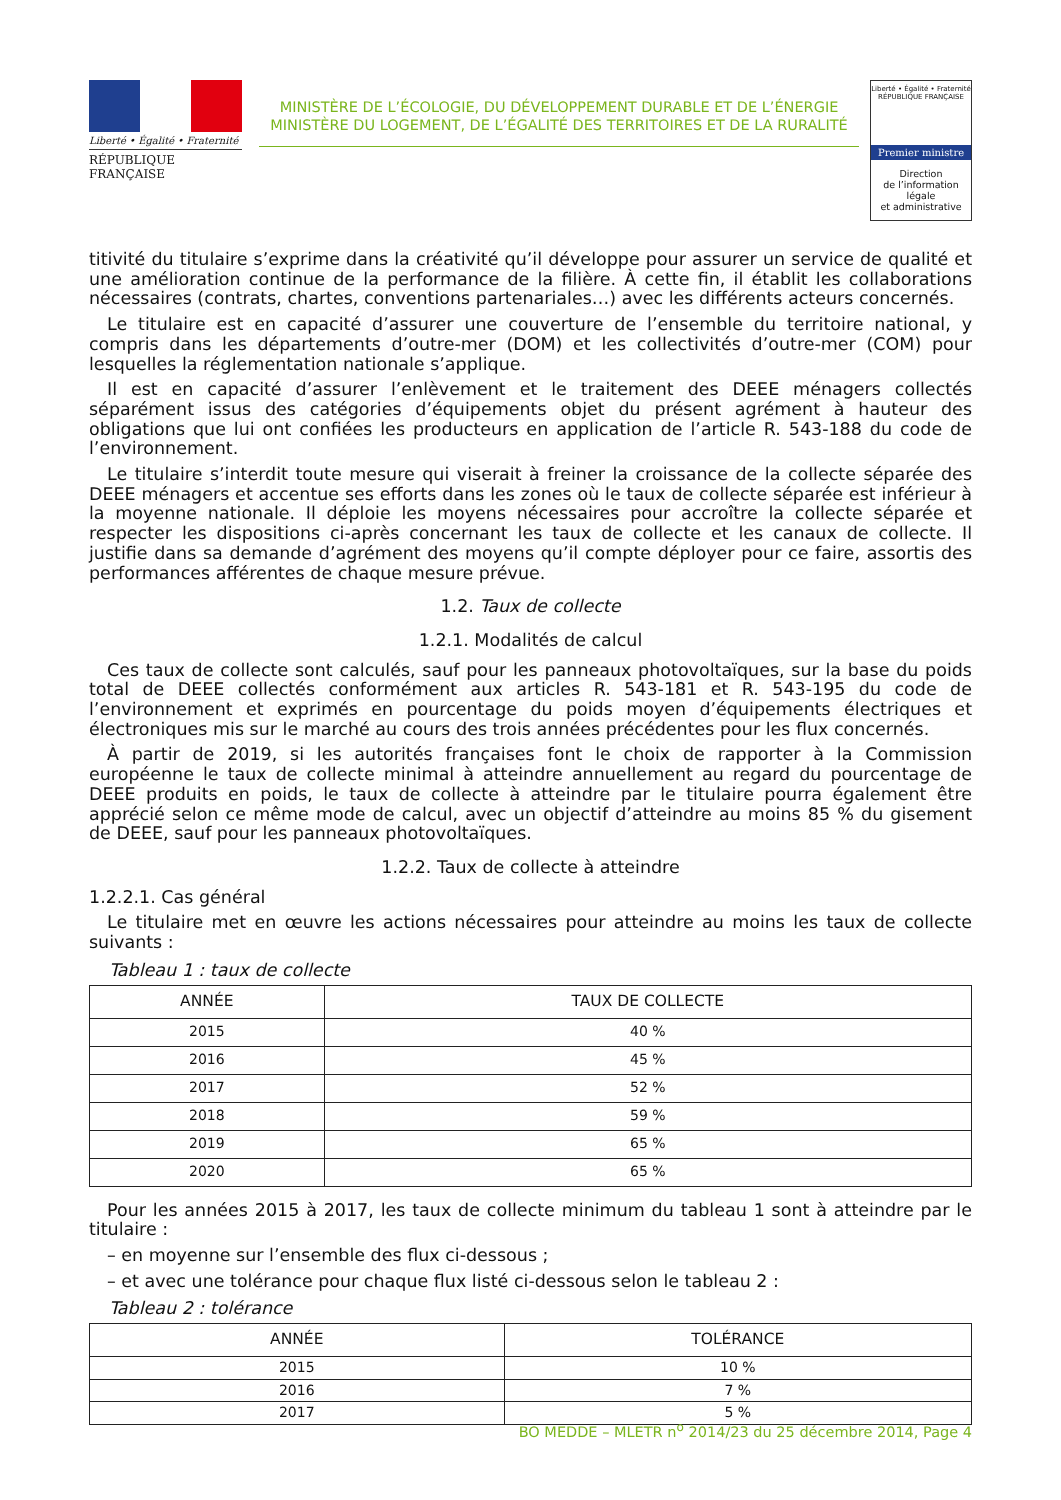Liberté • Égalité • Fraternité
RÉPUBLIQUE FRANÇAISE
MINISTÈRE DE L’ÉCOLOGIE, DU DÉVELOPPEMENT DURABLE ET DE L’ÉNERGIE
MINISTÈRE DU LOGEMENT, DE L’ÉGALITÉ DES TERRITOIRES ET DE LA RURALITÉ
Liberté • Égalité • Fraternité
RÉPUBLIQUE FRANÇAISE
Premier ministre
Direction
de l’information
légale
et administrative
titivité du titulaire s’exprime dans la créativité qu’il développe pour assurer un service de qualité et une amélioration continue de la performance de la filière. À cette fin, il établit les collaborations nécessaires (contrats, chartes, conventions partenariales…) avec les différents acteurs concernés.
Le titulaire est en capacité d’assurer une couverture de l’ensemble du territoire national, y compris dans les départements d’outre-mer (DOM) et les collectivités d’outre-mer (COM) pour lesquelles la réglementation nationale s’applique.
Il est en capacité d’assurer l’enlèvement et le traitement des DEEE ménagers collectés séparément issus des catégories d’équipements objet du présent agrément à hauteur des obligations que lui ont confiées les producteurs en application de l’article R. 543-188 du code de l’environnement.
Le titulaire s’interdit toute mesure qui viserait à freiner la croissance de la collecte séparée des DEEE ménagers et accentue ses efforts dans les zones où le taux de collecte séparée est inférieur à la moyenne nationale. Il déploie les moyens nécessaires pour accroître la collecte séparée et respecter les dispositions ci-après concernant les taux de collecte et les canaux de collecte. Il justifie dans sa demande d’agrément des moyens qu’il compte déployer pour ce faire, assortis des performances afférentes de chaque mesure prévue.
1.2. Taux de collecte
1.2.1. Modalités de calcul
Ces taux de collecte sont calculés, sauf pour les panneaux photovoltaïques, sur la base du poids total de DEEE collectés conformément aux articles R. 543-181 et R. 543-195 du code de l’environnement et exprimés en pourcentage du poids moyen d’équipements électriques et électroniques mis sur le marché au cours des trois années précédentes pour les flux concernés.
À partir de 2019, si les autorités françaises font le choix de rapporter à la Commission européenne le taux de collecte minimal à atteindre annuellement au regard du pourcentage de DEEE produits en poids, le taux de collecte à atteindre par le titulaire pourra également être apprécié selon ce même mode de calcul, avec un objectif d’atteindre au moins 85 % du gisement de DEEE, sauf pour les panneaux photovoltaïques.
1.2.2. Taux de collecte à atteindre
1.2.2.1. Cas général
Le titulaire met en œuvre les actions nécessaires pour atteindre au moins les taux de collecte suivants :
Tableau 1 : taux de collecte
| ANNÉE | TAUX DE COLLECTE |
| --- | --- |
| 2015 | 40 % |
| 2016 | 45 % |
| 2017 | 52 % |
| 2018 | 59 % |
| 2019 | 65 % |
| 2020 | 65 % |
Pour les années 2015 à 2017, les taux de collecte minimum du tableau 1 sont à atteindre par le titulaire :
– en moyenne sur l’ensemble des flux ci-dessous ;
– et avec une tolérance pour chaque flux listé ci-dessous selon le tableau 2 :
Tableau 2 : tolérance
| ANNÉE | TOLÉRANCE |
| --- | --- |
| 2015 | 10 % |
| 2016 | 7 % |
| 2017 | 5 % |
BO MEDDE – MLETR n<sup>o</sup> 2014/23 du 25 décembre 2014, Page 4